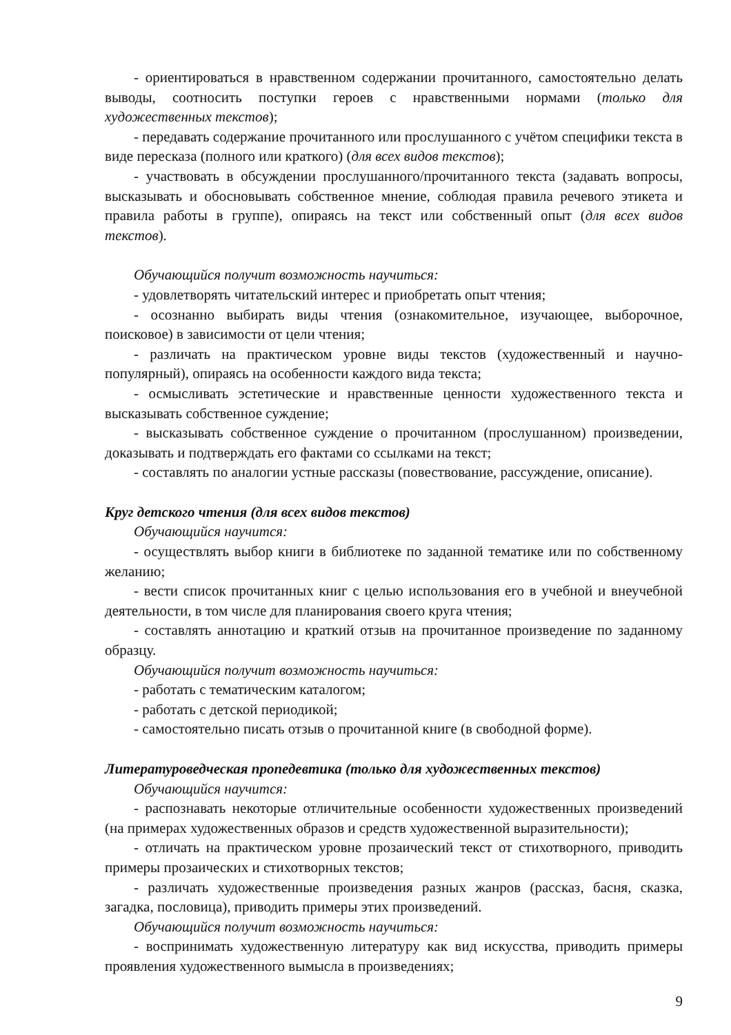- ориентироваться в нравственном содержании прочитанного, самостоятельно делать выводы, соотносить поступки героев с нравственными нормами (только для художественных текстов);
- передавать содержание прочитанного или прослушанного с учётом специфики текста в виде пересказа (полного или краткого) (для всех видов текстов);
- участвовать в обсуждении прослушанного/прочитанного текста (задавать вопросы, высказывать и обосновывать собственное мнение, соблюдая правила речевого этикета и правила работы в группе), опираясь на текст или собственный опыт (для всех видов текстов).
Обучающийся получит возможность научиться:
- удовлетворять читательский интерес и приобретать опыт чтения;
- осознанно выбирать виды чтения (ознакомительное, изучающее, выборочное, поисковое) в зависимости от цели чтения;
- различать на практическом уровне виды текстов (художественный и научно-популярный), опираясь на особенности каждого вида текста;
- осмысливать эстетические и нравственные ценности художественного текста и высказывать собственное суждение;
- высказывать собственное суждение о прочитанном (прослушанном) произведении, доказывать и подтверждать его фактами со ссылками на текст;
- составлять по аналогии устные рассказы (повествование, рассуждение, описание).
Круг детского чтения (для всех видов текстов)
Обучающийся научится:
- осуществлять выбор книги в библиотеке по заданной тематике или по собственному желанию;
- вести список прочитанных книг с целью использования его в учебной и внеучебной деятельности, в том числе для планирования своего круга чтения;
- составлять аннотацию и краткий отзыв на прочитанное произведение по заданному образцу.
Обучающийся получит возможность научиться:
- работать с тематическим каталогом;
- работать с детской периодикой;
- самостоятельно писать отзыв о прочитанной книге (в свободной форме).
Литературоведческая пропедевтика (только для художественных текстов)
Обучающийся научится:
- распознавать некоторые отличительные особенности художественных произведений (на примерах художественных образов и средств художественной выразительности);
- отличать на практическом уровне прозаический текст от стихотворного, приводить примеры прозаических и стихотворных текстов;
- различать художественные произведения разных жанров (рассказ, басня, сказка, загадка, пословица), приводить примеры этих произведений.
Обучающийся получит возможность научиться:
- воспринимать художественную литературу как вид искусства, приводить примеры проявления художественного вымысла в произведениях;
9